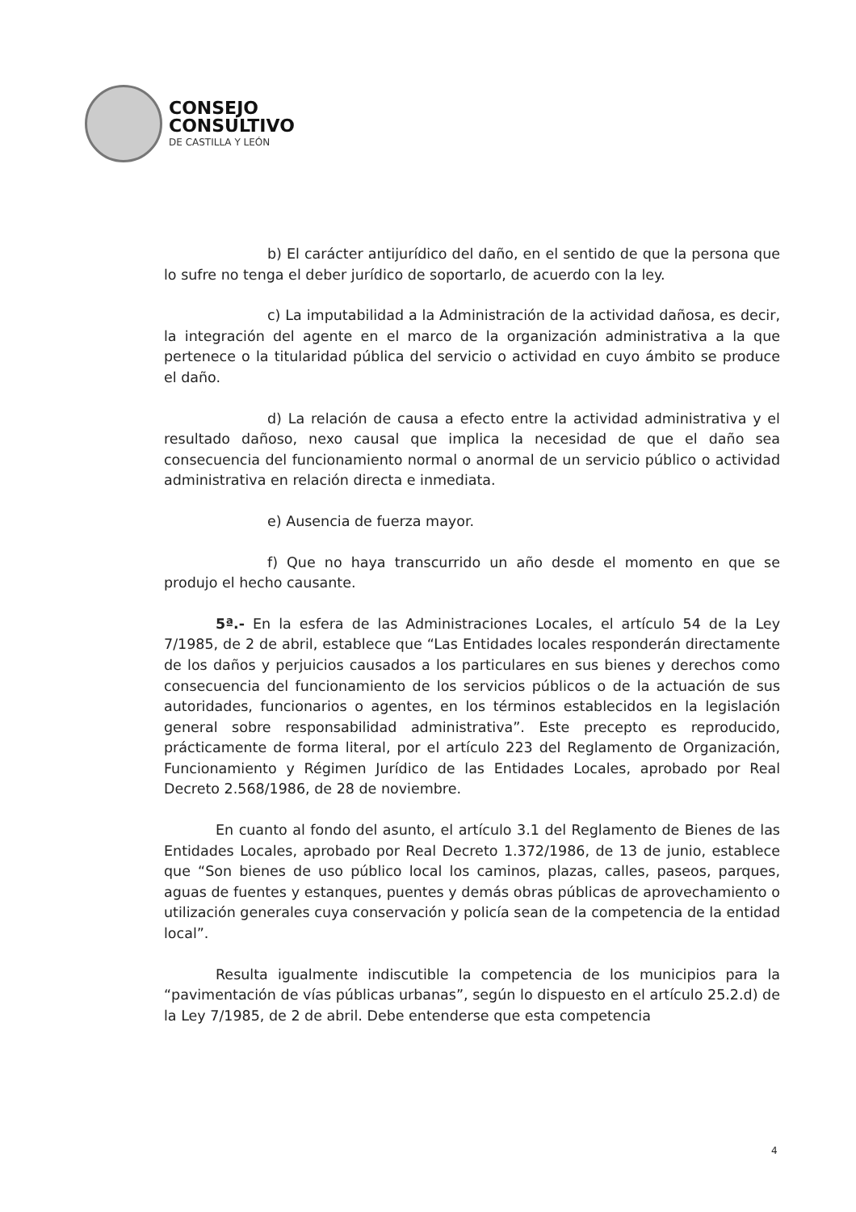CONSEJO
CONSULTIVO
DE CASTILLA Y LEÓN
b) El carácter antijurídico del daño, en el sentido de que la persona que lo sufre no tenga el deber jurídico de soportarlo, de acuerdo con la ley.
c) La imputabilidad a la Administración de la actividad dañosa, es decir, la integración del agente en el marco de la organización administrativa a la que pertenece o la titularidad pública del servicio o actividad en cuyo ámbito se produce el daño.
d) La relación de causa a efecto entre la actividad administrativa y el resultado dañoso, nexo causal que implica la necesidad de que el daño sea consecuencia del funcionamiento normal o anormal de un servicio público o actividad administrativa en relación directa e inmediata.
e) Ausencia de fuerza mayor.
f) Que no haya transcurrido un año desde el momento en que se produjo el hecho causante.
5ª.- En la esfera de las Administraciones Locales, el artículo 54 de la Ley 7/1985, de 2 de abril, establece que “Las Entidades locales responderán directamente de los daños y perjuicios causados a los particulares en sus bienes y derechos como consecuencia del funcionamiento de los servicios públicos o de la actuación de sus autoridades, funcionarios o agentes, en los términos establecidos en la legislación general sobre responsabilidad administrativa”. Este precepto es reproducido, prácticamente de forma literal, por el artículo 223 del Reglamento de Organización, Funcionamiento y Régimen Jurídico de las Entidades Locales, aprobado por Real Decreto 2.568/1986, de 28 de noviembre.
En cuanto al fondo del asunto, el artículo 3.1 del Reglamento de Bienes de las Entidades Locales, aprobado por Real Decreto 1.372/1986, de 13 de junio, establece que “Son bienes de uso público local los caminos, plazas, calles, paseos, parques, aguas de fuentes y estanques, puentes y demás obras públicas de aprovechamiento o utilización generales cuya conservación y policía sean de la competencia de la entidad local”.
Resulta igualmente indiscutible la competencia de los municipios para la “pavimentación de vías públicas urbanas”, según lo dispuesto en el artículo 25.2.d) de la Ley 7/1985, de 2 de abril. Debe entenderse que esta competencia
4